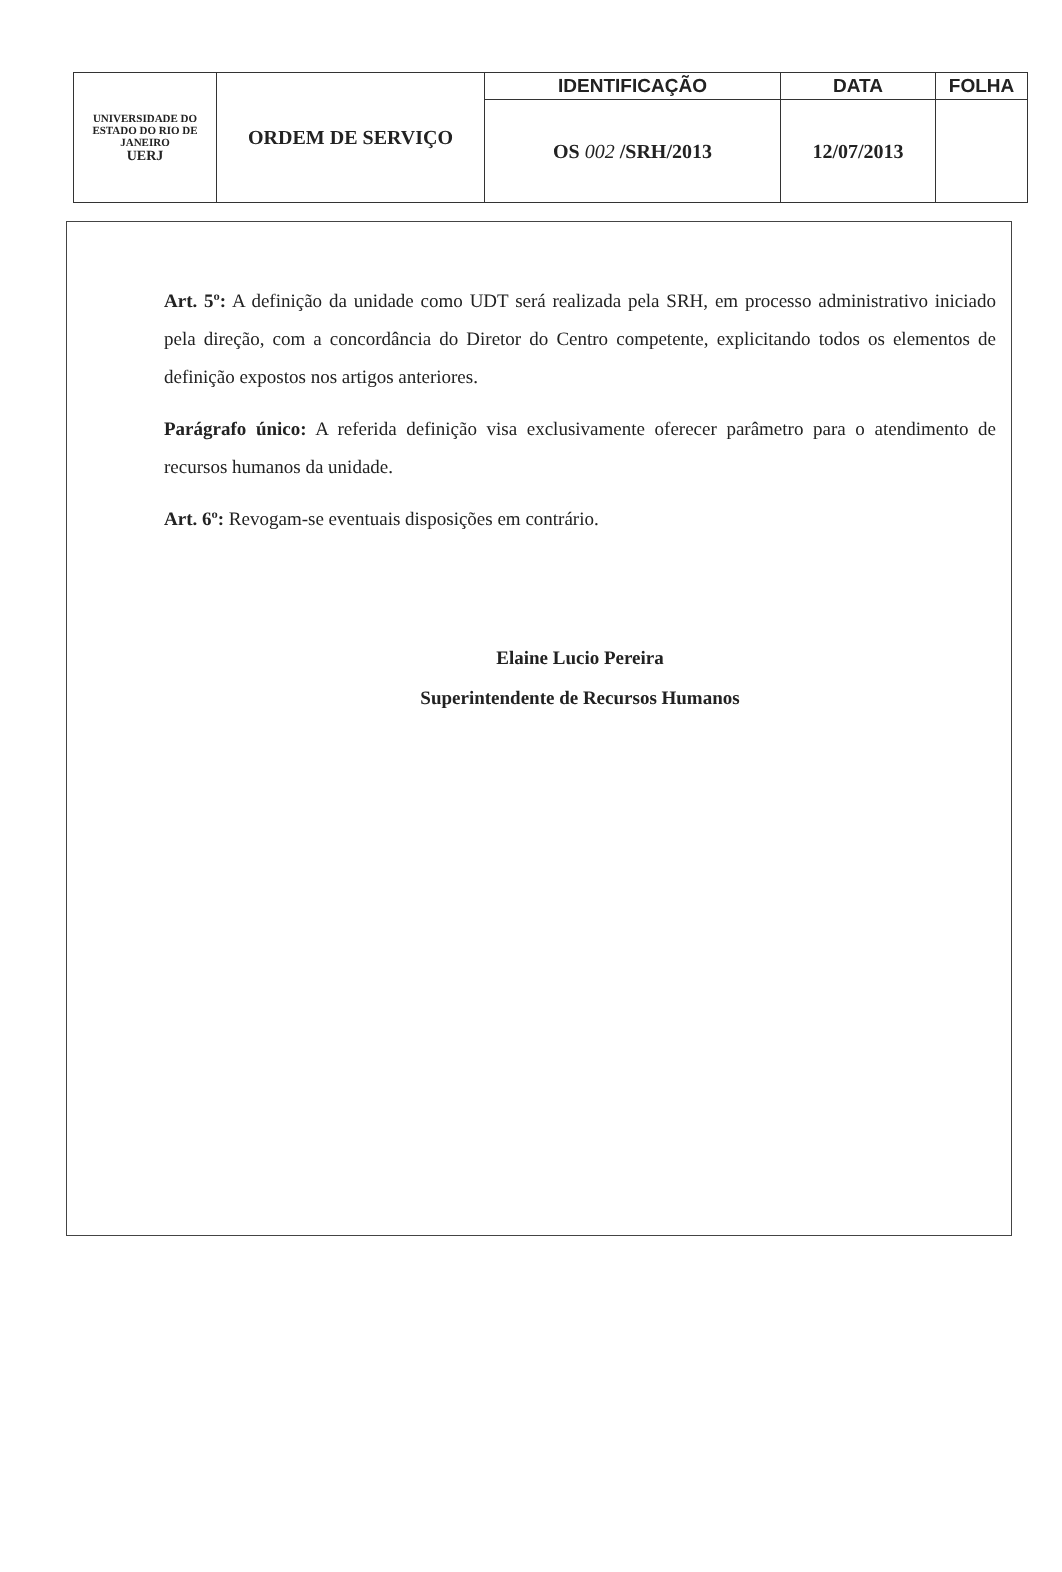| UNIVERSIDADE DO ESTADO DO RIO DE JANEIRO UERJ | ORDEM DE SERVIÇO | IDENTIFICAÇÃO | DATA | FOLHA |
| | | OS 002 /SRH/2013 | 12/07/2013 | |
Art. 5º: A definição da unidade como UDT será realizada pela SRH, em processo administrativo iniciado pela direção, com a concordância do Diretor do Centro competente, explicitando todos os elementos de definição expostos nos artigos anteriores.
Parágrafo único: A referida definição visa exclusivamente oferecer parâmetro para o atendimento de recursos humanos da unidade.
Art. 6º: Revogam-se eventuais disposições em contrário.
Elaine Lucio Pereira
Superintendente de Recursos Humanos